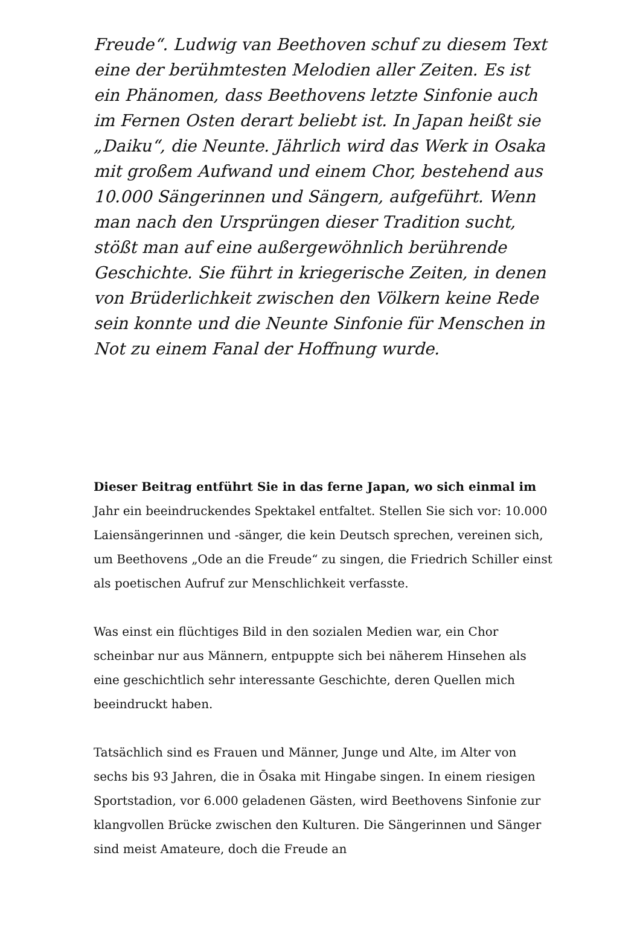Freude“. Ludwig van Beethoven schuf zu diesem Text eine der berühmtesten Melodien aller Zeiten. Es ist ein Phänomen, dass Beethovens letzte Sinfonie auch im Fernen Osten derart beliebt ist. In Japan heißt sie „Daiku“, die Neunte. Jährlich wird das Werk in Osaka mit großem Aufwand und einem Chor, bestehend aus 10.000 Sängerinnen und Sängern, aufgeführt. Wenn man nach den Ursprüngen dieser Tradition sucht, stößt man auf eine außergewöhnlich berührende Geschichte. Sie führt in kriegerische Zeiten, in denen von Brüderlichkeit zwischen den Völkern keine Rede sein konnte und die Neunte Sinfonie für Menschen in Not zu einem Fanal der Hoffnung wurde.
Dieser Beitrag entführt Sie in das ferne Japan, wo sich einmal im Jahr ein beeindruckendes Spektakel entfaltet. Stellen Sie sich vor: 10.000 Laiensängerinnen und -sänger, die kein Deutsch sprechen, vereinen sich, um Beethovens „Ode an die Freude“ zu singen, die Friedrich Schiller einst als poetischen Aufruf zur Menschlichkeit verfasste.
Was einst ein flüchtiges Bild in den sozialen Medien war, ein Chor scheinbar nur aus Männern, entpuppte sich bei näherem Hinsehen als eine geschichtlich sehr interessante Geschichte, deren Quellen mich beeindruckt haben.
Tatsächlich sind es Frauen und Männer, Junge und Alte, im Alter von sechs bis 93 Jahren, die in Ōsaka mit Hingabe singen. In einem riesigen Sportstadion, vor 6.000 geladenen Gästen, wird Beethovens Sinfonie zur klangvollen Brücke zwischen den Kulturen. Die Sängerinnen und Sänger sind meist Amateure, doch die Freude an